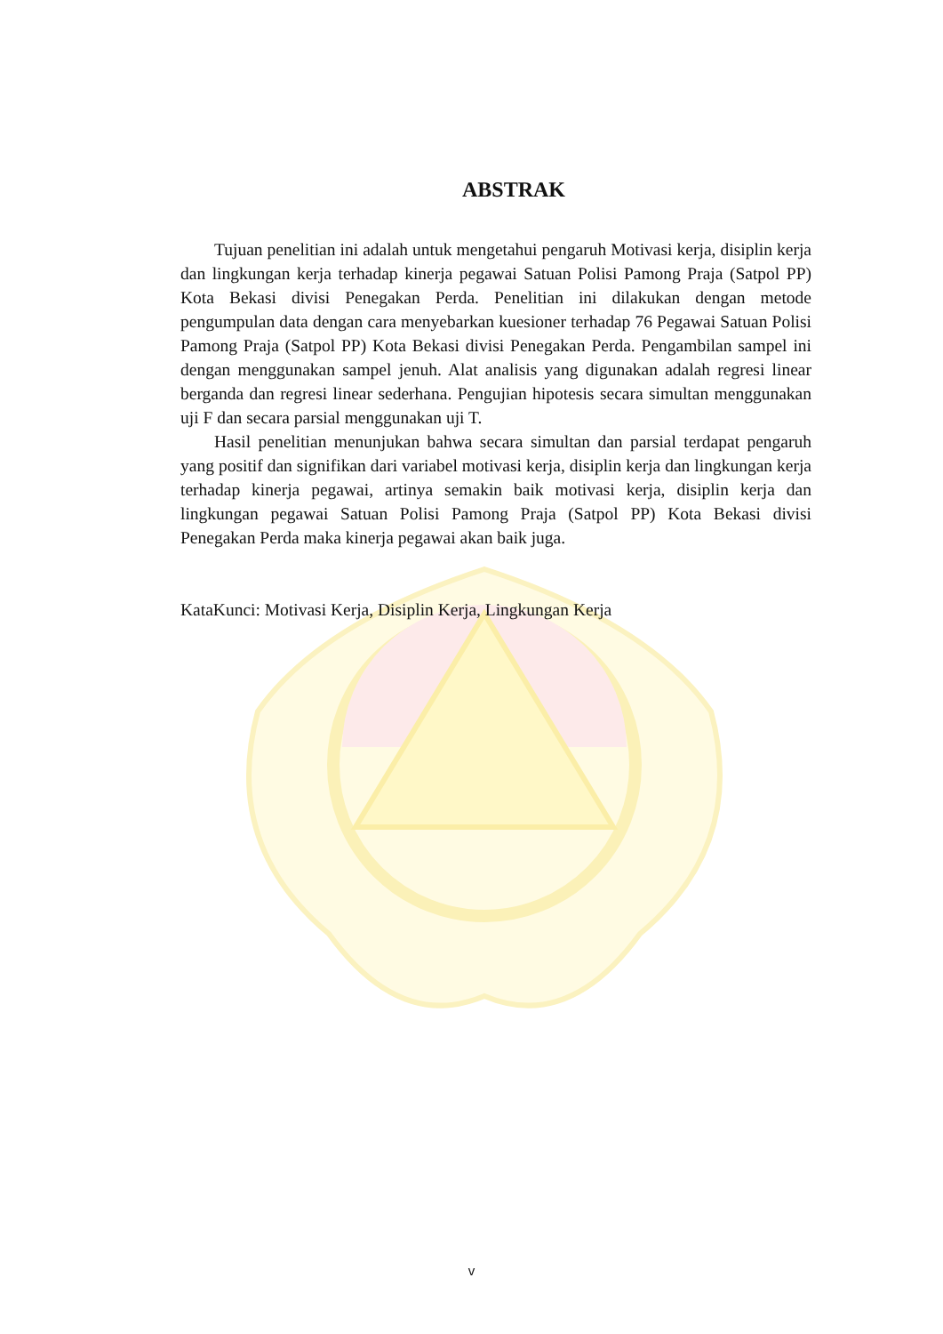ABSTRAK
Tujuan penelitian ini adalah untuk mengetahui pengaruh Motivasi kerja, disiplin kerja dan lingkungan kerja terhadap kinerja pegawai Satuan Polisi Pamong Praja (Satpol PP) Kota Bekasi divisi Penegakan Perda. Penelitian ini dilakukan dengan metode pengumpulan data dengan cara menyebarkan kuesioner terhadap 76 Pegawai Satuan Polisi Pamong Praja (Satpol PP) Kota Bekasi divisi Penegakan Perda. Pengambilan sampel ini dengan menggunakan sampel jenuh. Alat analisis yang digunakan adalah regresi linear berganda dan regresi linear sederhana. Pengujian hipotesis secara simultan menggunakan uji F dan secara parsial menggunakan uji T.
Hasil penelitian menunjukan bahwa secara simultan dan parsial terdapat pengaruh yang positif dan signifikan dari variabel motivasi kerja, disiplin kerja dan lingkungan kerja terhadap kinerja pegawai, artinya semakin baik motivasi kerja, disiplin kerja dan lingkungan pegawai Satuan Polisi Pamong Praja (Satpol PP) Kota Bekasi divisi Penegakan Perda maka kinerja pegawai akan baik juga.
KataKunci: Motivasi Kerja, Disiplin Kerja, Lingkungan Kerja
v